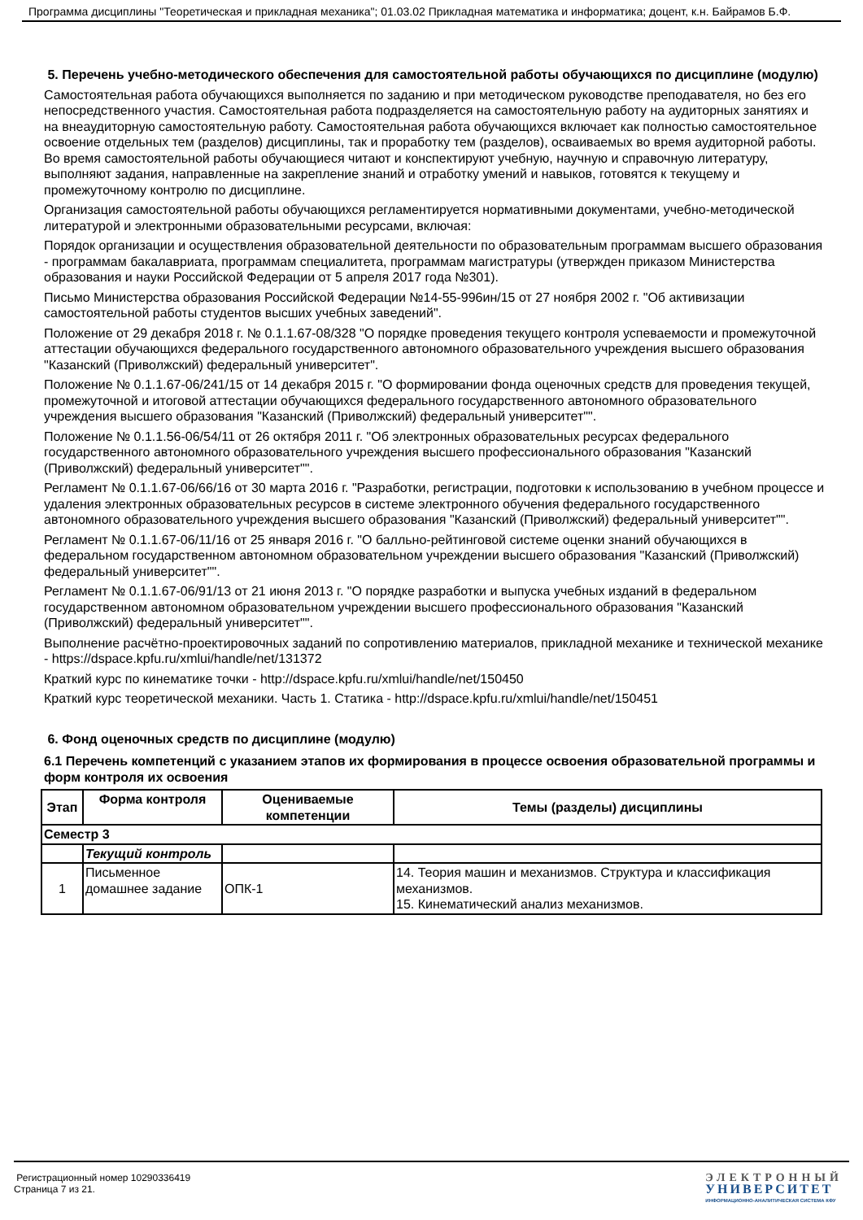Программа дисциплины "Теоретическая и прикладная механика"; 01.03.02 Прикладная математика и информатика; доцент, к.н. Байрамов Б.Ф.
5. Перечень учебно-методического обеспечения для самостоятельной работы обучающихся по дисциплине (модулю)
Самостоятельная работа обучающихся выполняется по заданию и при методическом руководстве преподавателя, но без его непосредственного участия. Самостоятельная работа подразделяется на самостоятельную работу на аудиторных занятиях и на внеаудиторную самостоятельную работу. Самостоятельная работа обучающихся включает как полностью самостоятельное освоение отдельных тем (разделов) дисциплины, так и проработку тем (разделов), осваиваемых во время аудиторной работы. Во время самостоятельной работы обучающиеся читают и конспектируют учебную, научную и справочную литературу, выполняют задания, направленные на закрепление знаний и отработку умений и навыков, готовятся к текущему и промежуточному контролю по дисциплине.
Организация самостоятельной работы обучающихся регламентируется нормативными документами, учебно-методической литературой и электронными образовательными ресурсами, включая:
Порядок организации и осуществления образовательной деятельности по образовательным программам высшего образования - программам бакалавриата, программам специалитета, программам магистратуры (утвержден приказом Министерства образования и науки Российской Федерации от 5 апреля 2017 года №301).
Письмо Министерства образования Российской Федерации №14-55-996ин/15 от 27 ноября 2002 г. "Об активизации самостоятельной работы студентов высших учебных заведений".
Положение от 29 декабря 2018 г. № 0.1.1.67-08/328 "О порядке проведения текущего контроля успеваемости и промежуточной аттестации обучающихся федерального государственного автономного образовательного учреждения высшего образования "Казанский (Приволжский) федеральный университет".
Положение № 0.1.1.67-06/241/15 от 14 декабря 2015 г. "О формировании фонда оценочных средств для проведения текущей, промежуточной и итоговой аттестации обучающихся федерального государственного автономного образовательного учреждения высшего образования "Казанский (Приволжский) федеральный университет"".
Положение № 0.1.1.56-06/54/11 от 26 октября 2011 г. "Об электронных образовательных ресурсах федерального государственного автономного образовательного учреждения высшего профессионального образования "Казанский (Приволжский) федеральный университет"".
Регламент № 0.1.1.67-06/66/16 от 30 марта 2016 г. "Разработки, регистрации, подготовки к использованию в учебном процессе и удаления электронных образовательных ресурсов в системе электронного обучения федерального государственного автономного образовательного учреждения высшего образования "Казанский (Приволжский) федеральный университет"".
Регламент № 0.1.1.67-06/11/16 от 25 января 2016 г. "О балльно-рейтинговой системе оценки знаний обучающихся в федеральном государственном автономном образовательном учреждении высшего образования "Казанский (Приволжский) федеральный университет"".
Регламент № 0.1.1.67-06/91/13 от 21 июня 2013 г. "О порядке разработки и выпуска учебных изданий в федеральном государственном автономном образовательном учреждении высшего профессионального образования "Казанский (Приволжский) федеральный университет"".
Выполнение расчётно-проектировочных заданий по сопротивлению материалов, прикладной механике и технической механике - https://dspace.kpfu.ru/xmlui/handle/net/131372
Краткий курс по кинематике точки - http://dspace.kpfu.ru/xmlui/handle/net/150450
Краткий курс теоретической механики. Часть 1. Статика - http://dspace.kpfu.ru/xmlui/handle/net/150451
6. Фонд оценочных средств по дисциплине (модулю)
6.1 Перечень компетенций с указанием этапов их формирования в процессе освоения образовательной программы и форм контроля их освоения
| Этап | Форма контроля | Оцениваемые компетенции | Темы (разделы) дисциплины |
| --- | --- | --- | --- |
| Семестр 3 | | | |
| | Текущий контроль | | |
| 1 | Письменное домашнее задание | ОПК-1 | 14. Теория машин и механизмов. Структура и классификация механизмов. 15. Кинематический анализ механизмов. |
Регистрационный номер 10290336419
Страница 7 из 21.
ЭЛЕКТРОННЫЙ
УНИВЕРСИТЕТ
ИНФОРМАЦИОННО-АНАЛИТИЧЕСКАЯ СИСТЕМА КФУ